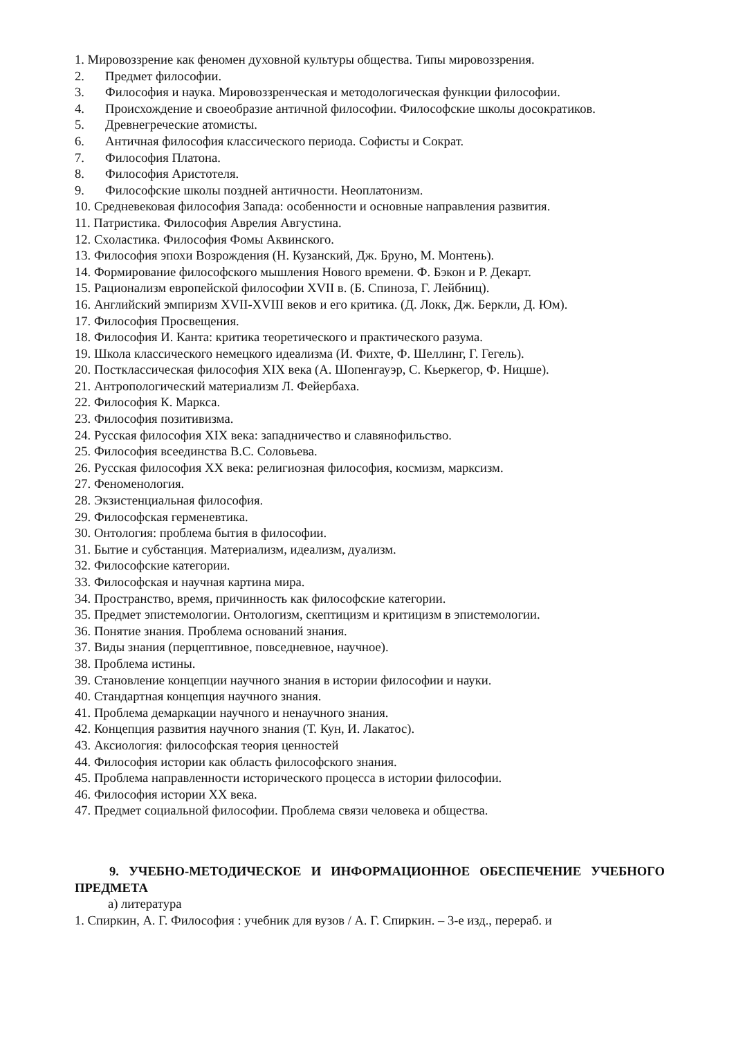1. Мировоззрение как феномен духовной культуры общества. Типы мировоззрения.
2. Предмет философии.
3. Философия и наука. Мировоззренческая и методологическая функции философии.
4. Происхождение и своеобразие античной философии. Философские школы досократиков.
5. Древнегреческие атомисты.
6. Античная философия классического периода. Софисты и Сократ.
7. Философия Платона.
8. Философия Аристотеля.
9. Философские школы поздней античности. Неоплатонизм.
10. Средневековая философия Запада: особенности и основные направления развития.
11. Патристика. Философия Аврелия Августина.
12. Схоластика. Философия Фомы Аквинского.
13. Философия эпохи Возрождения (Н. Кузанский, Дж. Бруно, М. Монтень).
14. Формирование философского мышления Нового времени. Ф. Бэкон и Р. Декарт.
15. Рационализм европейской философии XVII в. (Б. Спиноза, Г. Лейбниц).
16. Английский эмпиризм XVII-XVIII веков и его критика. (Д. Локк, Дж. Беркли, Д. Юм).
17. Философия Просвещения.
18. Философия И. Канта: критика теоретического и практического разума.
19. Школа классического немецкого идеализма (И. Фихте, Ф. Шеллинг, Г. Гегель).
20. Постклассическая философия XIX века (А. Шопенгауэр, С. Кьеркегор, Ф. Ницше).
21. Антропологический материализм Л. Фейербаха.
22. Философия К. Маркса.
23. Философия позитивизма.
24. Русская философия XIX века: западничество и славянофильство.
25. Философия всеединства В.С. Соловьева.
26. Русская философия XX века: религиозная философия, космизм, марксизм.
27. Феноменология.
28. Экзистенциальная философия.
29. Философская герменевтика.
30. Онтология: проблема бытия в философии.
31. Бытие и субстанция. Материализм, идеализм, дуализм.
32. Философские категории.
33. Философская и научная картина мира.
34. Пространство, время, причинность как философские категории.
35. Предмет эпистемологии. Онтологизм, скептицизм и критицизм в эпистемологии.
36. Понятие знания. Проблема оснований знания.
37. Виды знания (перцептивное, повседневное, научное).
38. Проблема истины.
39. Становление концепции научного знания в истории философии и науки.
40. Стандартная концепция научного знания.
41. Проблема демаркации научного и ненаучного знания.
42. Концепция развития научного знания (Т. Кун, И. Лакатос).
43. Аксиология: философская теория ценностей
44. Философия истории как область философского знания.
45. Проблема направленности исторического процесса в истории философии.
46. Философия истории XX века.
47. Предмет социальной философии. Проблема связи человека и общества.
9. УЧЕБНО-МЕТОДИЧЕСКОЕ И ИНФОРМАЦИОННОЕ ОБЕСПЕЧЕНИЕ УЧЕБНОГО ПРЕДМЕТА
а) литература
1. Спиркин, А. Г. Философия : учебник для вузов / А. Г. Спиркин. – 3-е изд., перераб. и